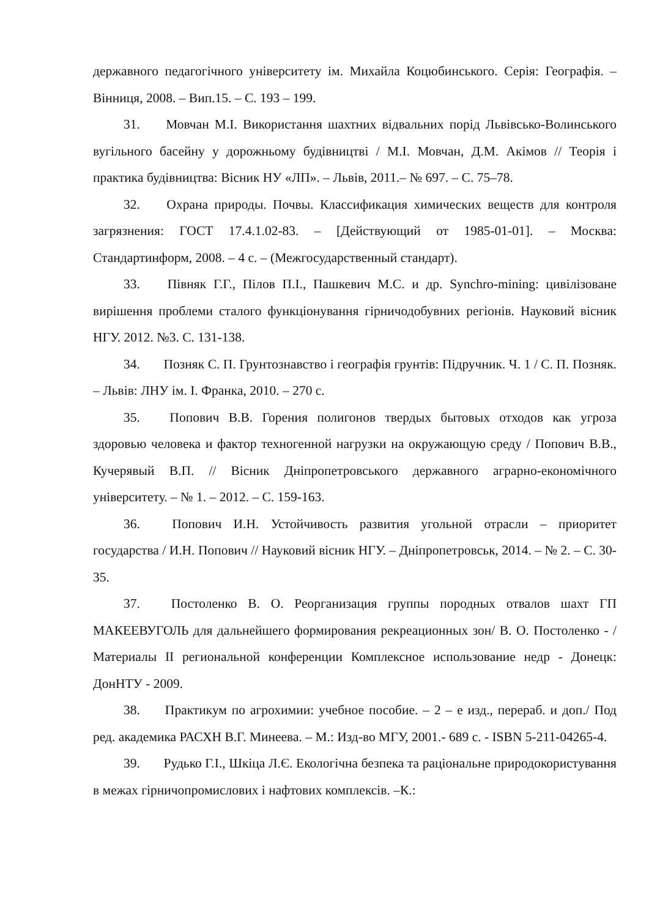державного педагогічного університету ім. Михайла Коцюбинського. Серія: Географія. – Вінниця, 2008. – Вип.15. – С. 193 – 199.
31. Мовчан М.І. Використання шахтних відвальних порід Львівсько-Волинського вугільного басейну у дорожньому будівництві / М.І. Мовчан, Д.М. Акімов // Теорія і практика будівництва: Вісник НУ «ЛП». – Львів, 2011.– № 697. – С. 75–78.
32. Охрана природы. Почвы. Классификация химических веществ для контроля загрязнения: ГОСТ 17.4.1.02-83. – [Действующий от 1985-01-01]. – Москва: Стандартинформ, 2008. – 4 с. – (Межгосударственный стандарт).
33. Півняк Г.Г., Пілов П.І., Пашкевич М.С. и др. Synchro-mining: цивілізоване вирішення проблеми сталого функціонування гірничодобувних регіонів. Науковий вісник НГУ. 2012. №3. С. 131-138.
34. Позняк С. П. Грунтознавство і географія грунтів: Підручник. Ч. 1 / С. П. Позняк. – Львів: ЛНУ ім. І. Франка, 2010. – 270 с.
35. Попович В.В. Горения полигонов твердых бытовых отходов как угроза здоровью человека и фактор техногенной нагрузки на окружающую среду / Попович В.В., Кучерявый В.П. // Вісник Дніпропетровського державного аграрно-економічного університету. – № 1. – 2012. – С. 159-163.
36. Попович И.Н. Устойчивость развития угольной отрасли – приоритет государства / И.Н. Попович // Науковий вісник НГУ. – Дніпропетровськ, 2014. – № 2. – С. 30-35.
37. Постоленко В. О. Реорганизация группы породных отвалов шахт ГП МАКЕЕВУГОЛЬ для дальнейшего формирования рекреационных зон/ В. О. Постоленко - / Материалы II региональной конференции Комплексное использование недр - Донецк: ДонНТУ - 2009.
38. Практикум по агрохимии: учебное пособие. – 2 – е изд., перераб. и доп./ Под ред. академика РАСХН В.Г. Минеева. – М.: Изд-во МГУ, 2001.- 689 с. - ISBN 5-211-04265-4.
39. Рудько Г.І., Шкіца Л.Є. Екологічна безпека та раціональне природокористування в межах гірничопромислових і нафтових комплексів. –К.: